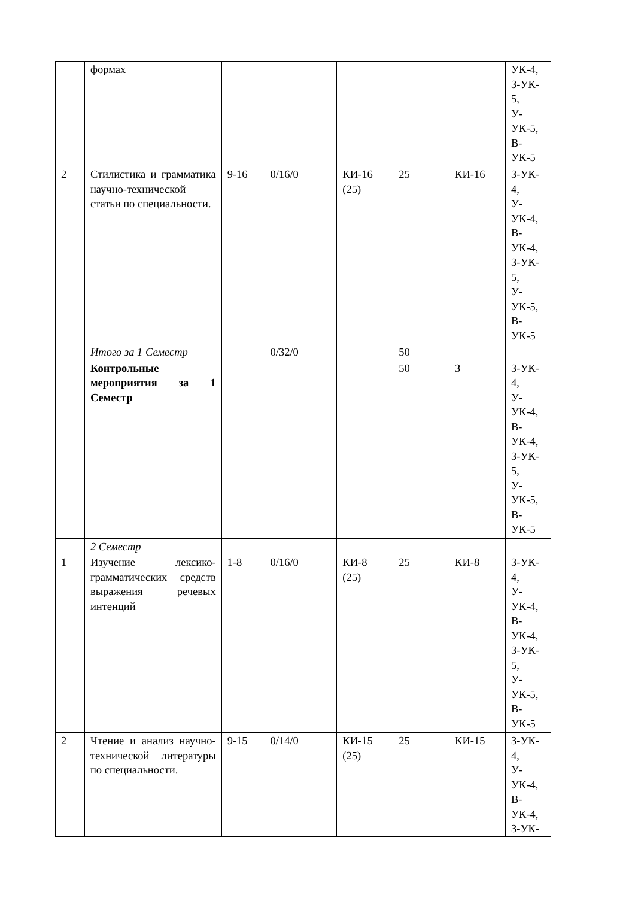| | формах | | | | | | УК-4, З-УК- 5, У- УК-5, В- УК-5 |
| 2 | Стилистика и грамматика научно-технической статьи по специальности. | 9-16 | 0/16/0 | КИ-16 (25) | 25 | КИ-16 | З-УК- 4, У- УК-4, В- УК-4, З-УК- 5, У- УК-5, В- УК-5 |
| | Итого за 1 Семестр | | 0/32/0 | | 50 | | |
| | Контрольные мероприятия за 1 Семестр | | | | 50 | З | З-УК- 4, У- УК-4, В- УК-4, З-УК- 5, У- УК-5, В- УК-5 |
| | 2 Семестр | | | | | | |
| 1 | Изучение лексико-грамматических средств выражения речевых интенций | 1-8 | 0/16/0 | КИ-8 (25) | 25 | КИ-8 | З-УК- 4, У- УК-4, В- УК-4, З-УК- 5, У- УК-5, В- УК-5 |
| 2 | Чтение и анализ научно-технической литературы по специальности. | 9-15 | 0/14/0 | КИ-15 (25) | 25 | КИ-15 | З-УК- 4, У- УК-4, В- УК-4, З-УК- |